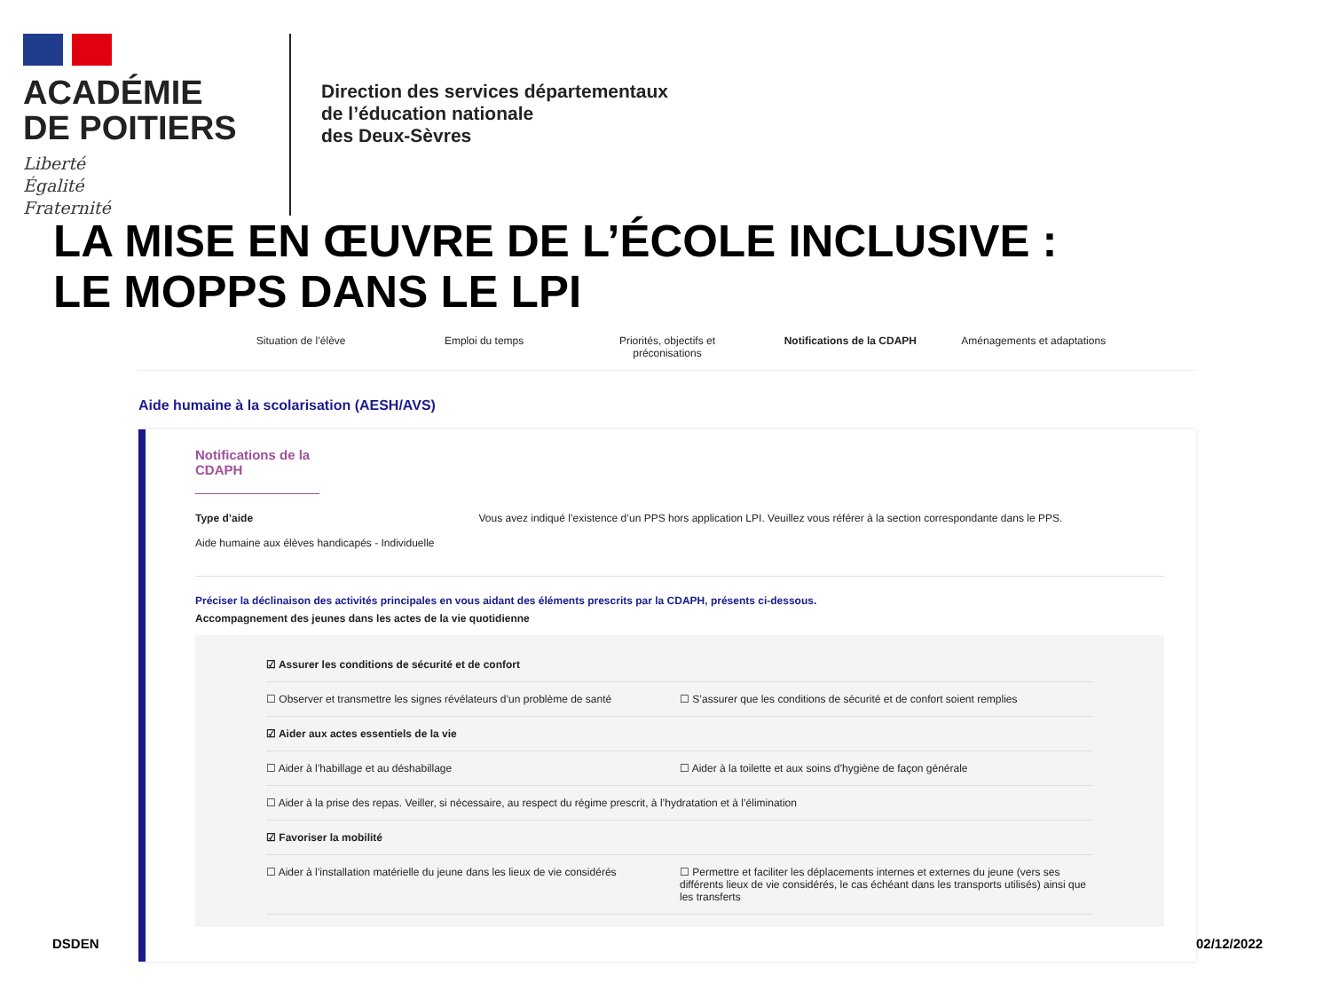ACADÉMIE
DE POITIERS
Liberté
Égalité
Fraternité
Direction des services départementaux
de l’éducation nationale
des Deux-Sèvres
LA MISE EN ŒUVRE DE L’ÉCOLE INCLUSIVE :
LE MOPPS DANS LE LPI
Situation de l’élève Emploi du temps Priorités, objectifs et préconisations
Notifications de la CDAPH Aménagements et adaptations
Aide humaine à la scolarisation (AESH/AVS)
Notifications de la CDAPH
Type d’aide
Aide humaine aux élèves handicapés - Individuelle
Vous avez indiqué l’existence d’un PPS hors application LPI. Veuillez vous référer à la section correspondante dans le PPS.
Préciser la déclinaison des activités principales en vous aidant des éléments prescrits par la CDAPH, présents ci-dessous.
Accompagnement des jeunes dans les actes de la vie quotidienne
☑ Assurer les conditions de sécurité et de confort
☐ Observer et transmettre les signes révélateurs d’un problème de santé ☐ S’assurer que les conditions de sécurité et de confort soient remplies
☑ Aider aux actes essentiels de la vie
☐ Aider à l’habillage et au déshabillage ☐ Aider à la toilette et aux soins d’hygiène de façon générale
☐ Aider à la prise des repas. Veiller, si nécessaire, au respect du régime prescrit, à l’hydratation et à l’élimination
☑ Favoriser la mobilité
☐ Aider à l’installation matérielle du jeune dans les lieux de vie considérés ☐ Permettre et faciliter les déplacements internes et externes du jeune (vers ses différents lieux de vie considérés, le cas échéant dans les transports utilisés) ainsi que les transferts
DSDEN 02/12/2022